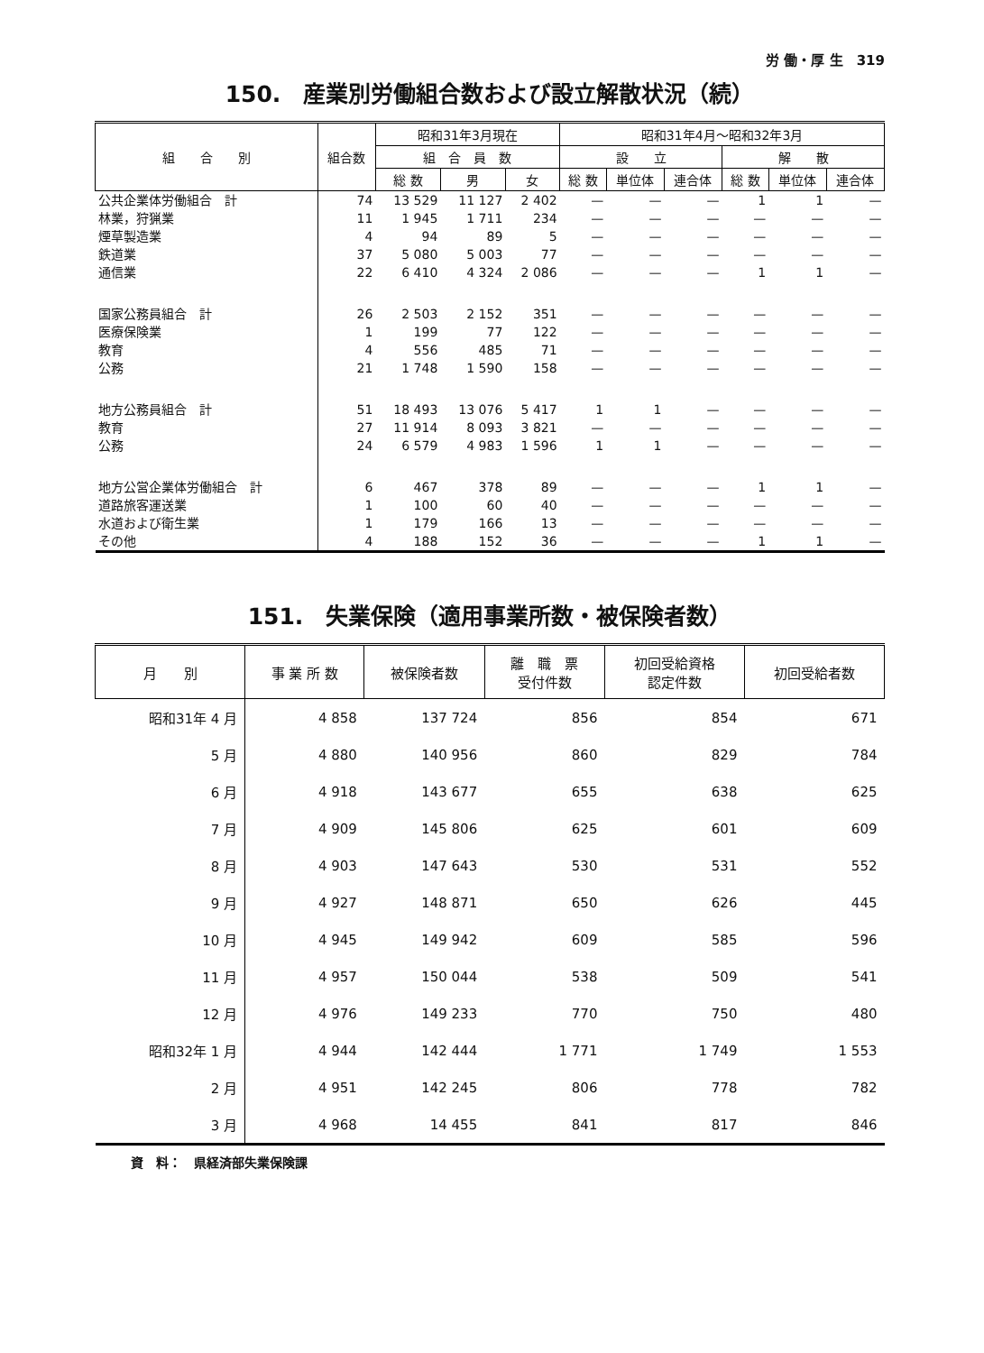労 働・厚 生　319
150.　産業別労働組合数および設立解散状況（続）
| 組 合 別 | 組合数 | 昭和31年3月現在 | | | 昭和31年4月～昭和32年3月 | | | | | |
| --- | --- | --- | --- | --- | --- | --- | --- | --- | --- | --- |
| | | 組 合 員 数 | | | 設 立 | | | 解 散 | | |
| | | 総 数 | 男 | 女 | 総 数 | 単位体 | 連合体 | 総 数 | 単位体 | 連合体 |
| 公共企業体労働組合 計 | 74 | 13 529 | 11 127 | 2 402 | — | — | — | 1 | 1 | — |
| 林業，狩猟業 | 11 | 1 945 | 1 711 | 234 | — | — | — | — | — | — |
| 煙草製造業 | 4 | 94 | 89 | 5 | — | — | — | — | — | — |
| 鉄道業 | 37 | 5 080 | 5 003 | 77 | — | — | — | — | — | — |
| 通信業 | 22 | 6 410 | 4 324 | 2 086 | — | — | — | 1 | 1 | — |
| 国家公務員組合 計 | 26 | 2 503 | 2 152 | 351 | — | — | — | — | — | — |
| 医療保険業 | 1 | 199 | 77 | 122 | — | — | — | — | — | — |
| 教育 | 4 | 556 | 485 | 71 | — | — | — | — | — | — |
| 公務 | 21 | 1 748 | 1 590 | 158 | — | — | — | — | — | — |
| 地方公務員組合 計 | 51 | 18 493 | 13 076 | 5 417 | 1 | 1 | — | — | — | — |
| 教育 | 27 | 11 914 | 8 093 | 3 821 | — | — | — | — | — | — |
| 公務 | 24 | 6 579 | 4 983 | 1 596 | 1 | 1 | — | — | — | — |
| 地方公営企業体労働組合 計 | 6 | 467 | 378 | 89 | — | — | — | 1 | 1 | — |
| 道路旅客運送業 | 1 | 100 | 60 | 40 | — | — | — | — | — | — |
| 水道および衛生業 | 1 | 179 | 166 | 13 | — | — | — | — | — | — |
| その他 | 4 | 188 | 152 | 36 | — | — | — | 1 | 1 | — |
151.　失業保険（適用事業所数・被保険者数）
| 月 別 | 事 業 所 数 | 被保険者数 | 離 職 票 受付件数 | 初回受給資格 認定件数 | 初回受給者数 |
| --- | --- | --- | --- | --- | --- |
| 昭和31年 4 月 | 4 858 | 137 724 | 856 | 854 | 671 |
| 5 月 | 4 880 | 140 956 | 860 | 829 | 784 |
| 6 月 | 4 918 | 143 677 | 655 | 638 | 625 |
| 7 月 | 4 909 | 145 806 | 625 | 601 | 609 |
| 8 月 | 4 903 | 147 643 | 530 | 531 | 552 |
| 9 月 | 4 927 | 148 871 | 650 | 626 | 445 |
| 10 月 | 4 945 | 149 942 | 609 | 585 | 596 |
| 11 月 | 4 957 | 150 044 | 538 | 509 | 541 |
| 12 月 | 4 976 | 149 233 | 770 | 750 | 480 |
| 昭和32年 1 月 | 4 944 | 142 444 | 1 771 | 1 749 | 1 553 |
| 2 月 | 4 951 | 142 245 | 806 | 778 | 782 |
| 3 月 | 4 968 | 14 455 | 841 | 817 | 846 |
資　料：　県経済部失業保険課